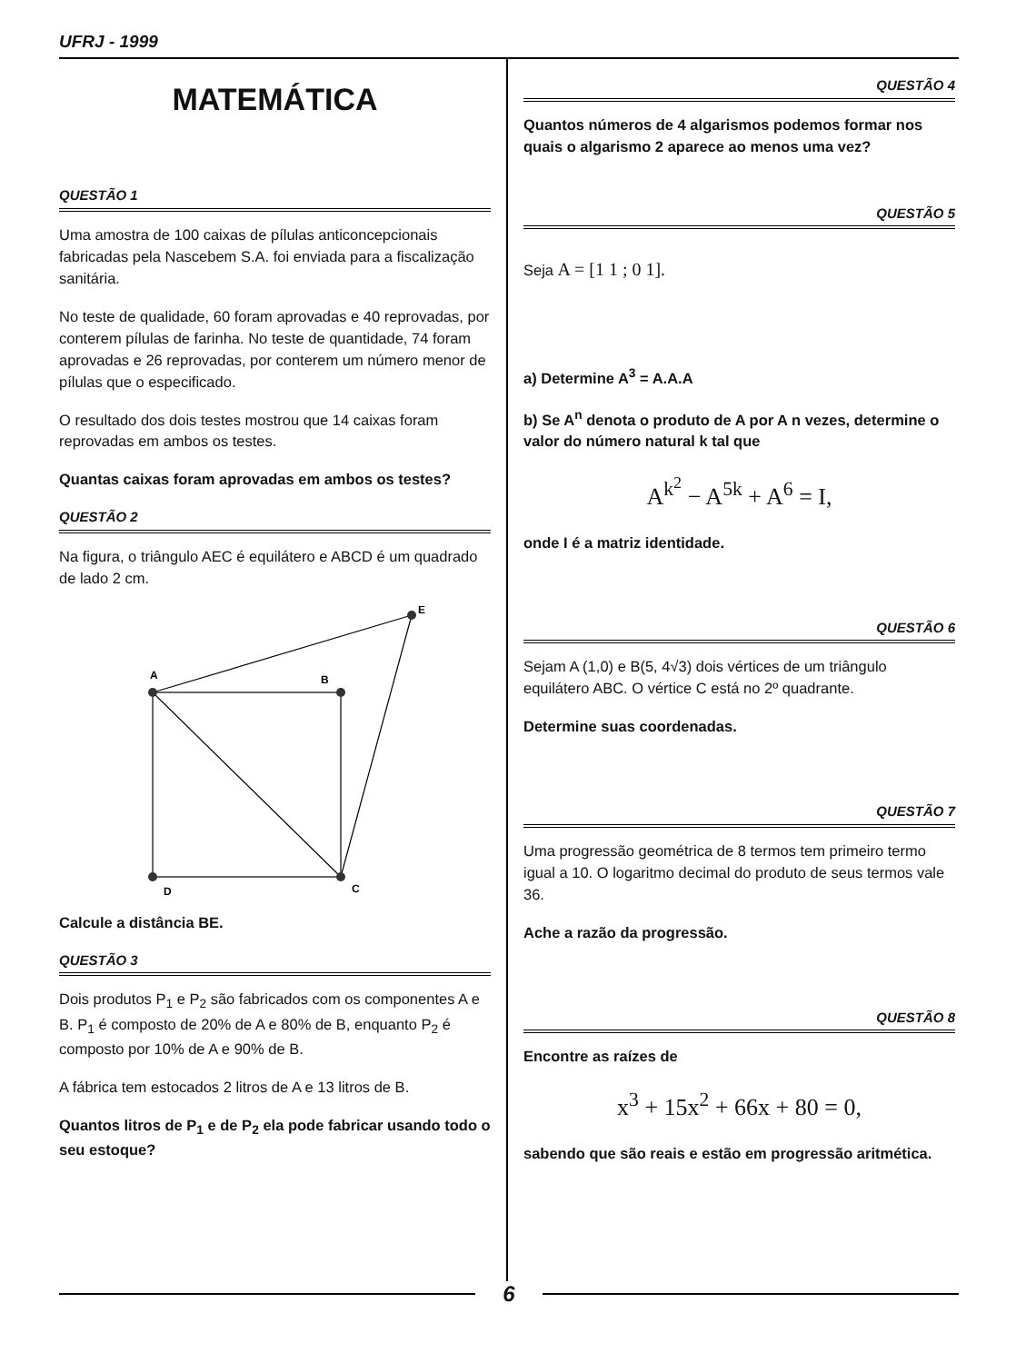UFRJ - 1999
MATEMÁTICA
QUESTÃO 1
Uma amostra de 100 caixas de pílulas anticoncepcionais fabricadas pela Nascebem S.A. foi enviada para a fiscalização sanitária.
No teste de qualidade, 60 foram aprovadas e 40 reprovadas, por conterem pílulas de farinha. No teste de quantidade, 74 foram aprovadas e 26 reprovadas, por conterem um número menor de pílulas que o especificado.
O resultado dos dois testes mostrou que 14 caixas foram reprovadas em ambos os testes.
Quantas caixas foram aprovadas em ambos os testes?
QUESTÃO 2
Na figura, o triângulo AEC é equilátero e ABCD é um quadrado de lado 2 cm.
A
B
C
D
E
Calcule a distância BE.
QUESTÃO 3
Dois produtos P<sub>1</sub> e P<sub>2</sub> são fabricados com os componentes A e B. P<sub>1</sub> é composto de 20% de A e 80% de B, enquanto P<sub>2</sub> é composto por 10% de A e 90% de B.
A fábrica tem estocados 2 litros de A e 13 litros de B.
Quantos litros de P<sub>1</sub> e de P<sub>2</sub> ela pode fabricar usando todo o seu estoque?
QUESTÃO 4
Quantos números de 4 algarismos podemos formar nos quais o algarismo 2 aparece ao menos uma vez?
QUESTÃO 5
Seja A = [1 1 ; 0 1].
a) Determine A<sup>3</sup> = A.A.A
b) Se A<sup>n</sup> denota o produto de A por A n vezes, determine o valor do número natural k tal que
A<sup>k<sup>2</sup></sup> − A<sup>5k</sup> + A<sup>6</sup> = I,
onde I é a matriz identidade.
QUESTÃO 6
Sejam A (1,0) e B(5, 4√3) dois vértices de um triângulo equilátero ABC. O vértice C está no 2º quadrante.
Determine suas coordenadas.
QUESTÃO 7
Uma progressão geométrica de 8 termos tem primeiro termo igual a 10. O logaritmo decimal do produto de seus termos vale 36.
Ache a razão da progressão.
QUESTÃO 8
Encontre as raízes de
x<sup>3</sup> + 15x<sup>2</sup> + 66x + 80 = 0,
sabendo que são reais e estão em progressão aritmética.
6